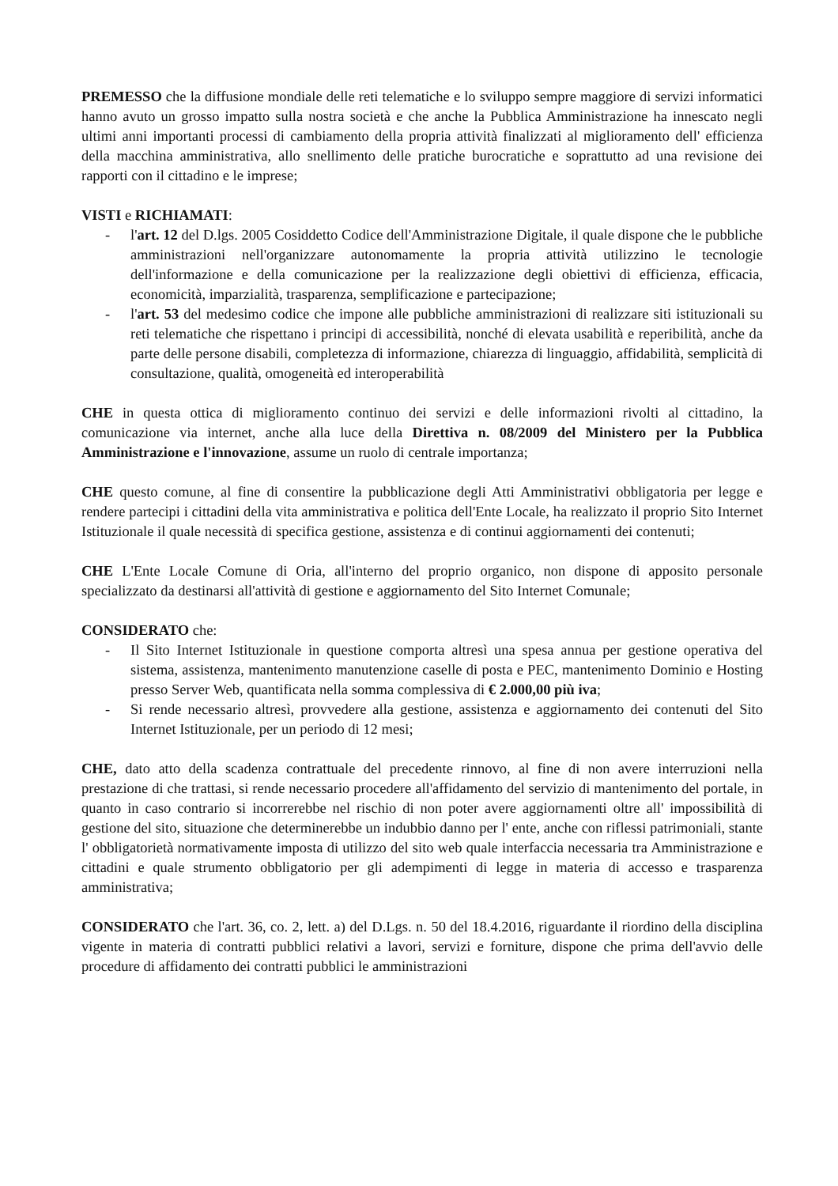PREMESSO che la diffusione mondiale delle reti telematiche e lo sviluppo sempre maggiore di servizi informatici hanno avuto un grosso impatto sulla nostra società e che anche la Pubblica Amministrazione ha innescato negli ultimi anni importanti processi di cambiamento della propria attività finalizzati al miglioramento dell' efficienza della macchina amministrativa, allo snellimento delle pratiche burocratiche e soprattutto ad una revisione dei rapporti con il cittadino e le imprese;
VISTI e RICHIAMATI:
- l'art. 12 del D.lgs. 2005 Cosiddetto Codice dell'Amministrazione Digitale, il quale dispone che le pubbliche amministrazioni nell'organizzare autonomamente la propria attività utilizzino le tecnologie dell'informazione e della comunicazione per la realizzazione degli obiettivi di efficienza, efficacia, economicità, imparzialità, trasparenza, semplificazione e partecipazione;
- l'art. 53 del medesimo codice che impone alle pubbliche amministrazioni di realizzare siti istituzionali su reti telematiche che rispettano i principi di accessibilità, nonché di elevata usabilità e reperibilità, anche da parte delle persone disabili, completezza di informazione, chiarezza di linguaggio, affidabilità, semplicità di consultazione, qualità, omogeneità ed interoperabilità
CHE in questa ottica di miglioramento continuo dei servizi e delle informazioni rivolti al cittadino, la comunicazione via internet, anche alla luce della Direttiva n. 08/2009 del Ministero per la Pubblica Amministrazione e l'innovazione, assume un ruolo di centrale importanza;
CHE questo comune, al fine di consentire la pubblicazione degli Atti Amministrativi obbligatoria per legge e rendere partecipi i cittadini della vita amministrativa e politica dell'Ente Locale, ha realizzato il proprio Sito Internet Istituzionale il quale necessità di specifica gestione, assistenza e di continui aggiornamenti dei contenuti;
CHE L'Ente Locale Comune di Oria, all'interno del proprio organico, non dispone di apposito personale specializzato da destinarsi all'attività di gestione e aggiornamento del Sito Internet Comunale;
CONSIDERATO che:
- Il Sito Internet Istituzionale in questione comporta altresì una spesa annua per gestione operativa del sistema, assistenza, mantenimento manutenzione caselle di posta e PEC, mantenimento Dominio e Hosting presso Server Web, quantificata nella somma complessiva di € 2.000,00 più iva;
- Si rende necessario altresì, provvedere alla gestione, assistenza e aggiornamento dei contenuti del Sito Internet Istituzionale, per un periodo di 12 mesi;
CHE, dato atto della scadenza contrattuale del precedente rinnovo, al fine di non avere interruzioni nella prestazione di che trattasi, si rende necessario procedere all'affidamento del servizio di mantenimento del portale, in quanto in caso contrario si incorrerebbe nel rischio di non poter avere aggiornamenti oltre all' impossibilità di gestione del sito, situazione che determinerebbe un indubbio danno per l' ente, anche con riflessi patrimoniali, stante l' obbligatorietà normativamente imposta di utilizzo del sito web quale interfaccia necessaria tra Amministrazione e cittadini e quale strumento obbligatorio per gli adempimenti di legge in materia di accesso e trasparenza amministrativa;
CONSIDERATO che l'art. 36, co. 2, lett. a) del D.Lgs. n. 50 del 18.4.2016, riguardante il riordino della disciplina vigente in materia di contratti pubblici relativi a lavori, servizi e forniture, dispone che prima dell'avvio delle procedure di affidamento dei contratti pubblici le amministrazioni